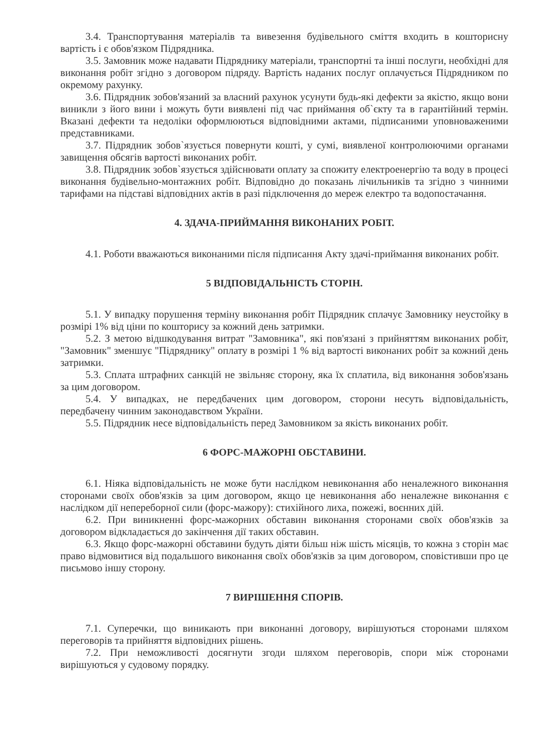3.4. Транспортування матеріалів та вивезення будівельного сміття входить в кошторисну вартість і є обов'язком Підрядника.
3.5. Замовник може надавати Підряднику матеріали, транспортні та інші послуги, необхідні для виконання робіт згідно з договором підряду. Вартість наданих послуг оплачується Підрядником по окремому рахунку.
3.6. Підрядник зобов'язаний за власний рахунок усунути будь-які дефекти за якістю, якщо вони виникли з його вини і можуть бути виявлені під час приймання об`єкту та в гарантійний термін. Вказані дефекти та недоліки оформлюються відповідними актами, підписаними уповноваженими представниками.
3.7. Підрядник зобов`язується повернути кошті, у сумі, виявленої контролюючими органами завищення обсягів вартості виконаних робіт.
3.8. Підрядник зобов`язується здійснювати оплату за спожиту електроенергію та воду в процесі виконання будівельно-монтажних робіт. Відповідно до показань лічильників та згідно з чинними тарифами на підставі відповідних актів в разі підключення до мереж електро та водопостачання.
4. ЗДАЧА-ПРИЙМАННЯ ВИКОНАНИХ РОБІТ.
4.1. Роботи вважаються виконаними після підписання Акту здачі-приймання виконаних робіт.
5 ВІДПОВІДАЛЬНІСТЬ СТОРІН.
5.1. У випадку порушення терміну виконання робіт Підрядник сплачує Замовнику неустойку в розмірі 1% від ціни по кошторису за кожний день затримки.
5.2. З метою відшкодування витрат "Замовника", які пов'язані з прийняттям виконаних робіт, "Замовник" зменшує "Підряднику" оплату в розмірі 1 % від вартості виконаних робіт за кожний день затримки.
5.3. Сплата штрафних санкцій не звільняє сторону, яка їх сплатила, від виконання зобов'язань за цим договором.
5.4. У випадках, не передбачених цим договором, сторони несуть відповідальність, передбачену чинним законодавством України.
5.5. Підрядник несе відповідальність перед Замовником за якість виконаних робіт.
6 ФОРС-МАЖОРНІ ОБСТАВИНИ.
6.1. Ніяка відповідальність не може бути наслідком невиконання або неналежного виконання сторонами своїх обов'язків за цим договором, якщо це невиконання або неналежне виконання є наслідком дії непереборної сили (форс-мажору): стихійного лиха, пожежі, воєнних дій.
6.2. При виникненні форс-мажорних обставин виконання сторонами своїх обов'язків за договором відкладається до закінчення дії таких обставин.
6.3. Якщо форс-мажорні обставини будуть діяти більш ніж шість місяців, то кожна з сторін має право відмовитися від подальшого виконання своїх обов'язків за цим договором, сповістивши про це письмово іншу сторону.
7 ВИРІШЕННЯ СПОРІВ.
7.1. Суперечки, що виникають при виконанні договору, вирішуються сторонами шляхом переговорів та прийняття відповідних рішень.
7.2. При неможливості досягнути згоди шляхом переговорів, спори між сторонами вирішуються у судовому порядку.